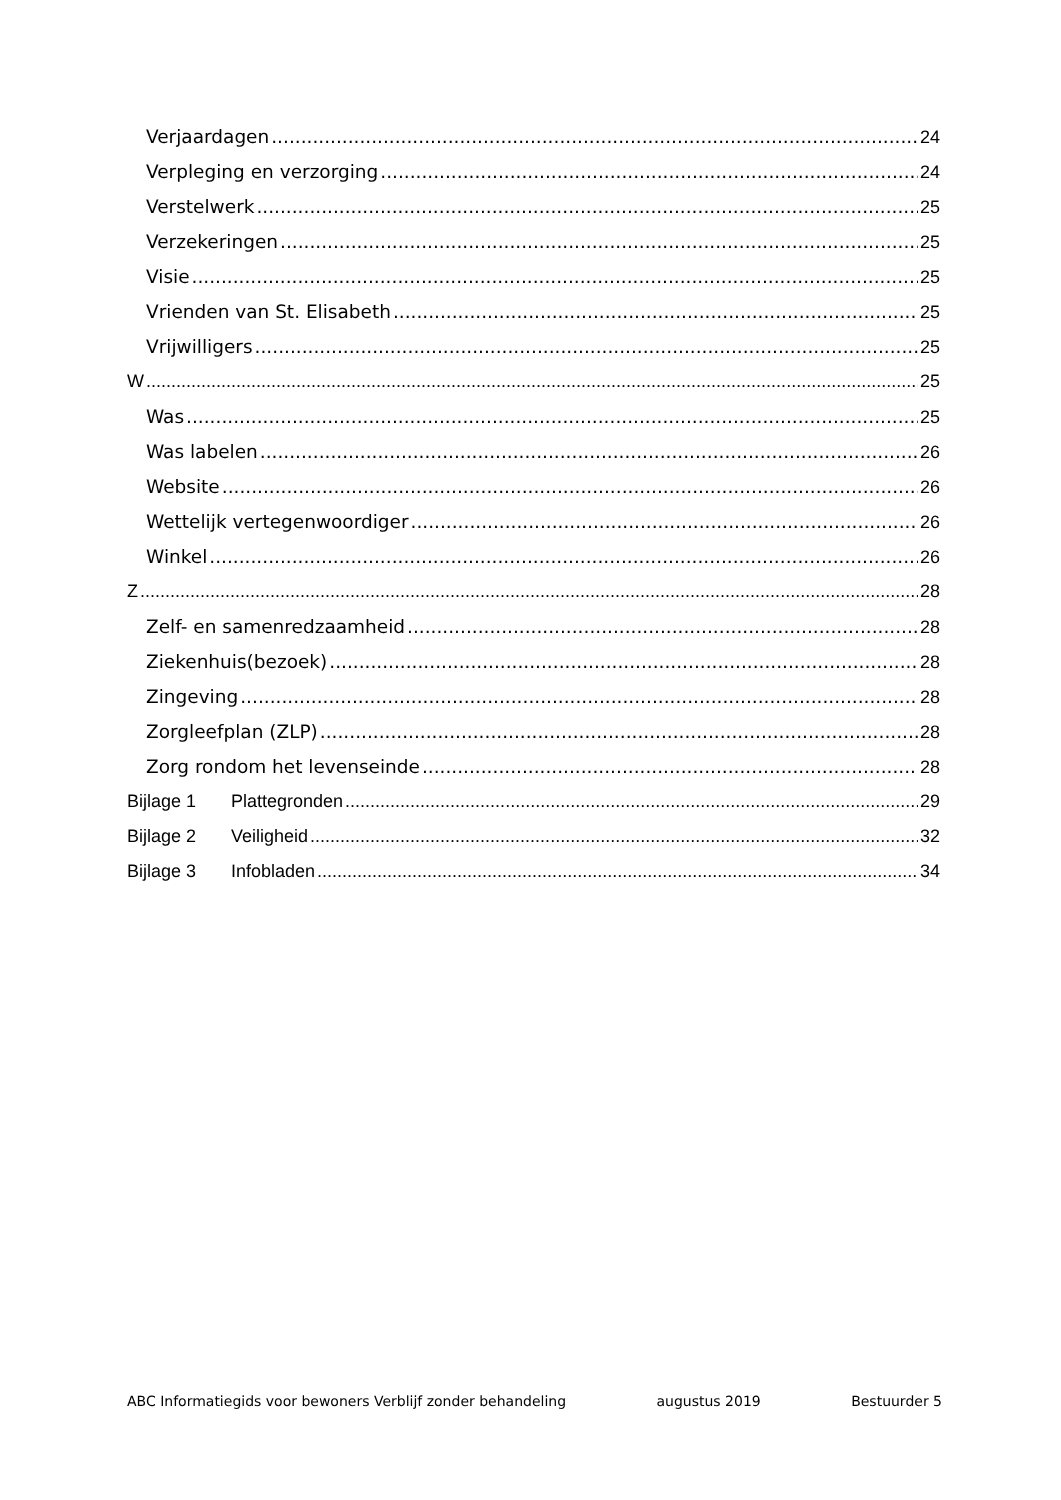Verjaardagen 24
Verpleging en verzorging 24
Verstelwerk 25
Verzekeringen 25
Visie 25
Vrienden van St. Elisabeth 25
Vrijwilligers 25
W 25
Was 25
Was labelen 26
Website 26
Wettelijk vertegenwoordiger 26
Winkel 26
Z 28
Zelf- en samenredzaamheid 28
Ziekenhuis(bezoek) 28
Zingeving 28
Zorgleefplan (ZLP) 28
Zorg rondom het levenseinde 28
Bijlage 1 Plattegronden 29
Bijlage 2 Veiligheid 32
Bijlage 3 Infobladen 34
ABC Informatiegids voor bewoners Verblijf zonder behandeling augustus 2019 Bestuurder 5